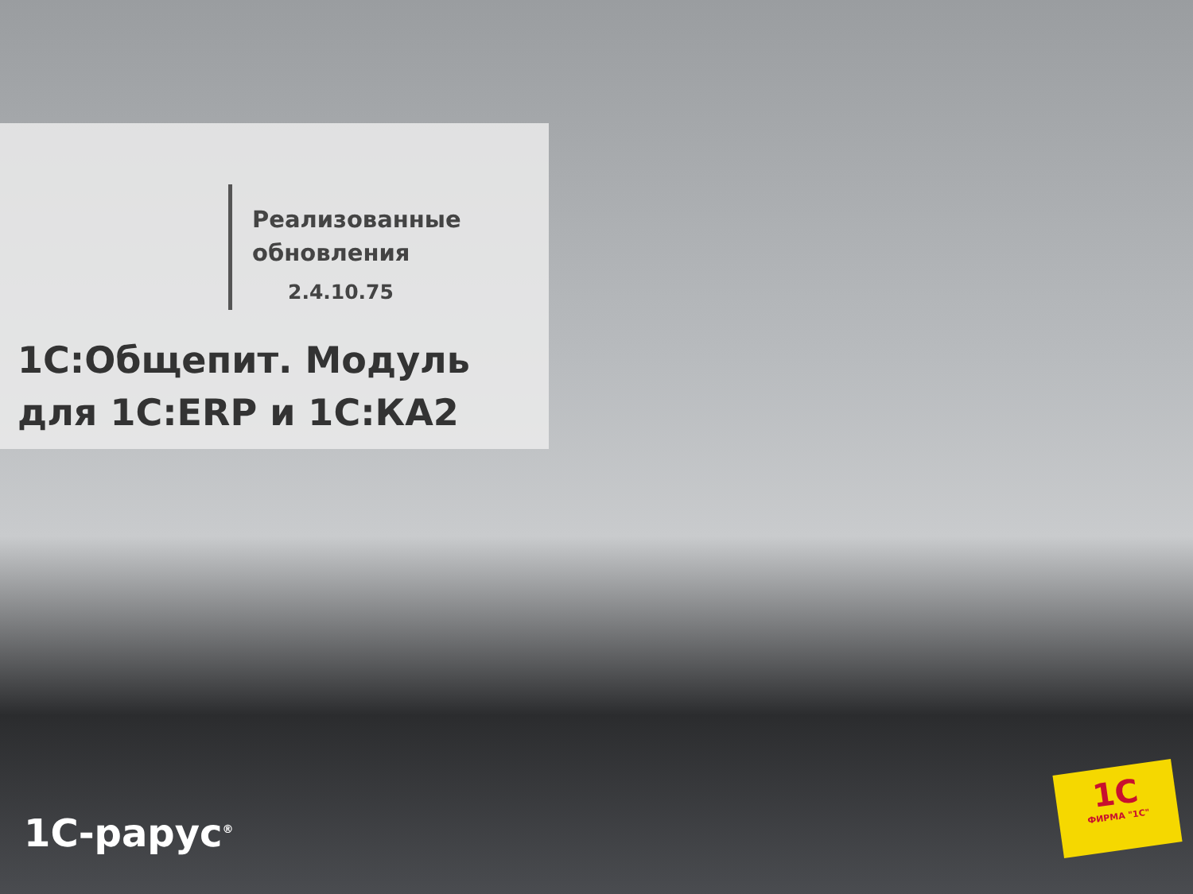Реализованные
обновления
2.4.10.75
1С:Общепит. Модуль
для 1С:ERP и 1С:КА2
1С-рарус<sup>®</sup>
1С
ФИРМА "1С"